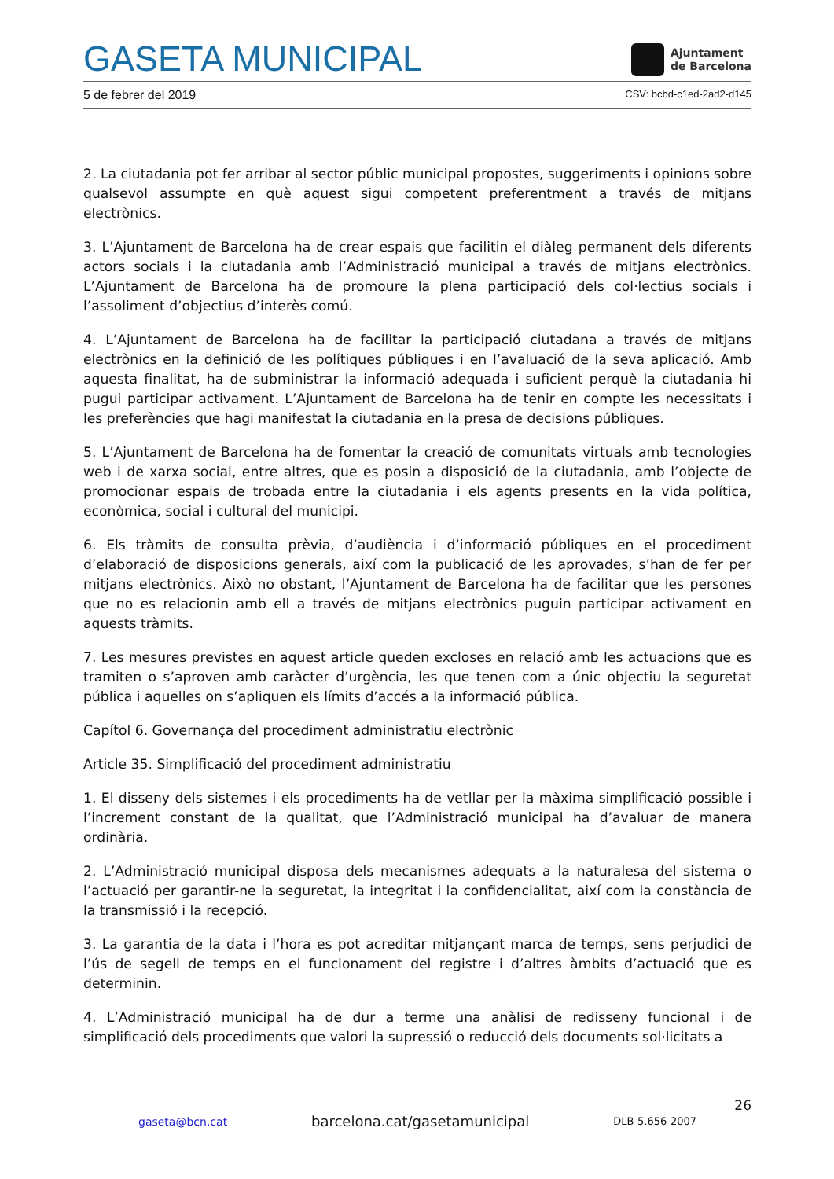GASETA MUNICIPAL
Ajuntament
de Barcelona
5 de febrer del 2019 CSV: bcbd-c1ed-2ad2-d145
2. La ciutadania pot fer arribar al sector públic municipal propostes, suggeriments i opinions sobre qualsevol assumpte en què aquest sigui competent preferentment a través de mitjans electrònics.
3. L’Ajuntament de Barcelona ha de crear espais que facilitin el diàleg permanent dels diferents actors socials i la ciutadania amb l’Administració municipal a través de mitjans electrònics. L’Ajuntament de Barcelona ha de promoure la plena participació dels col·lectius socials i l’assoliment d’objectius d’interès comú.
4. L’Ajuntament de Barcelona ha de facilitar la participació ciutadana a través de mitjans electrònics en la definició de les polítiques públiques i en l’avaluació de la seva aplicació. Amb aquesta finalitat, ha de subministrar la informació adequada i suficient perquè la ciutadania hi pugui participar activament. L’Ajuntament de Barcelona ha de tenir en compte les necessitats i les preferències que hagi manifestat la ciutadania en la presa de decisions públiques.
5. L’Ajuntament de Barcelona ha de fomentar la creació de comunitats virtuals amb tecnologies web i de xarxa social, entre altres, que es posin a disposició de la ciutadania, amb l’objecte de promocionar espais de trobada entre la ciutadania i els agents presents en la vida política, econòmica, social i cultural del municipi.
6. Els tràmits de consulta prèvia, d’audiència i d’informació públiques en el procediment d’elaboració de disposicions generals, així com la publicació de les aprovades, s’han de fer per mitjans electrònics. Això no obstant, l’Ajuntament de Barcelona ha de facilitar que les persones que no es relacionin amb ell a través de mitjans electrònics puguin participar activament en aquests tràmits.
7. Les mesures previstes en aquest article queden excloses en relació amb les actuacions que es tramiten o s’aproven amb caràcter d’urgència, les que tenen com a únic objectiu la seguretat pública i aquelles on s’apliquen els límits d’accés a la informació pública.
Capítol 6. Governança del procediment administratiu electrònic
Article 35. Simplificació del procediment administratiu
1. El disseny dels sistemes i els procediments ha de vetllar per la màxima simplificació possible i l’increment constant de la qualitat, que l’Administració municipal ha d’avaluar de manera ordinària.
2. L’Administració municipal disposa dels mecanismes adequats a la naturalesa del sistema o l’actuació per garantir-ne la seguretat, la integritat i la confidencialitat, així com la constància de la transmissió i la recepció.
3. La garantia de la data i l’hora es pot acreditar mitjançant marca de temps, sens perjudici de l’ús de segell de temps en el funcionament del registre i d’altres àmbits d’actuació que es determinin.
4. L’Administració municipal ha de dur a terme una anàlisi de redisseny funcional i de simplificació dels procediments que valori la supressió o reducció dels documents sol·licitats a
26
gaseta@bcn.cat barcelona.cat/gasetamunicipal DLB-5.656-2007